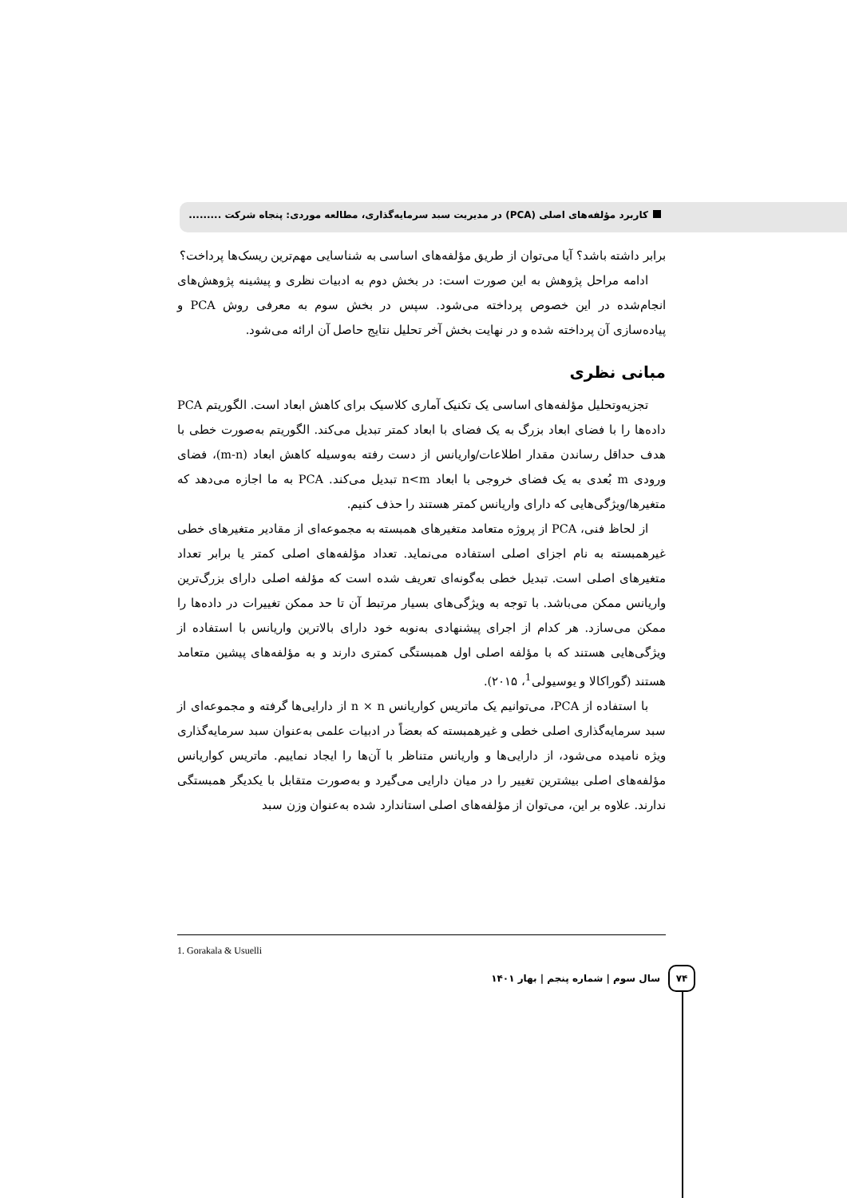کاربرد مؤلفه‌های اصلی (PCA) در مدیریت سبد سرمایه‌گذاری، مطالعه موردی: پنجاه شرکت .........
برابر داشته باشد؟ آیا می‌توان از طریق مؤلفه‌های اساسی به شناسایی مهم‌ترین ریسک‌ها پرداخت؟
ادامه مراحل پژوهش به این صورت است: در بخش دوم به ادبیات نظری و پیشینه پژوهش‌های انجام‌شده در این خصوص پرداخته می‌شود. سپس در بخش سوم به معرفی روش PCA و پیاده‌سازی آن پرداخته شده و در نهایت بخش آخر تحلیل نتایج حاصل آن ارائه می‌شود.
مبانی نظری
تجزیه‌وتحلیل مؤلفه‌های اساسی یک تکنیک آماری کلاسیک برای کاهش ابعاد است. الگوریتم PCA داده‌ها را با فضای ابعاد بزرگ به یک فضای با ابعاد کمتر تبدیل می‌کند. الگوریتم به‌صورت خطی با هدف حداقل رساندن مقدار اطلاعات/واریانس از دست رفته به‌وسیله کاهش ابعاد (m-n)، فضای ورودی m بُعدی به یک فضای خروجی با ابعاد n<m تبدیل می‌کند. PCA به ما اجازه می‌دهد که متغیرها/ویژگی‌هایی که دارای واریانس کمتر هستند را حذف کنیم.
از لحاظ فنی، PCA از پروژه متعامد متغیرهای همبسته به مجموعه‌ای از مقادیر متغیرهای خطی غیرهمبسته به نام اجزای اصلی استفاده می‌نماید. تعداد مؤلفه‌های اصلی کمتر یا برابر تعداد متغیرهای اصلی است. تبدیل خطی به‌گونه‌ای تعریف شده است که مؤلفه اصلی دارای بزرگ‌ترین واریانس ممکن می‌باشد. با توجه به ویژگی‌های بسیار مرتبط آن تا حد ممکن تغییرات در داده‌ها را ممکن می‌سازد. هر کدام از اجرای پیشنهادی به‌نوبه خود دارای بالاترین واریانس با استفاده از ویژگی‌هایی هستند که با مؤلفه اصلی اول همبستگی کمتری دارند و به مؤلفه‌های پیشین متعامد هستند (گوراکالا و یوسیولی<sup>1</sup>، ۲۰۱۵).
با استفاده از PCA، می‌توانیم یک ماتریس کواریانس n × n از دارایی‌ها گرفته و مجموعه‌ای از سبد سرمایه‌گذاری اصلی خطی و غیرهمبسته که بعضاً در ادبیات علمی به‌عنوان سبد سرمایه‌گذاری ویژه نامیده می‌شود، از دارایی‌ها و واریانس متناظر با آن‌ها را ایجاد نماییم. ماتریس کواریانس مؤلفه‌های اصلی بیشترین تغییر را در میان دارایی می‌گیرد و به‌صورت متقابل با یکدیگر همبستگی ندارند. علاوه بر این، می‌توان از مؤلفه‌های اصلی استاندارد شده به‌عنوان وزن سبد
1. Gorakala & Usuelli
۷۴
سال سوم | شماره پنجم | بهار ۱۴۰۱